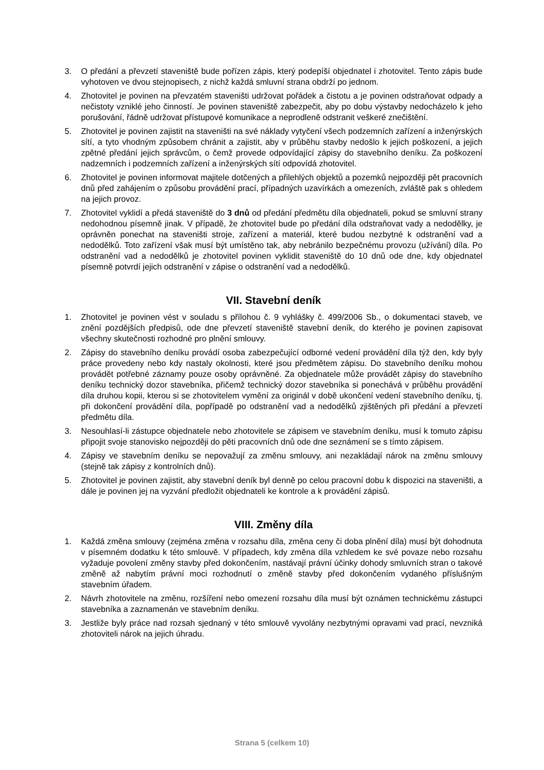3. O předání a převzetí staveniště bude pořízen zápis, který podepíší objednatel i zhotovitel. Tento zápis bude vyhotoven ve dvou stejnopisech, z nichž každá smluvní strana obdrží po jednom.
4. Zhotovitel je povinen na převzatém staveništi udržovat pořádek a čistotu a je povinen odstraňovat odpady a nečistoty vzniklé jeho činností. Je povinen staveniště zabezpečit, aby po dobu výstavby nedocházelo k jeho porušování, řádně udržovat přístupové komunikace a neprodleně odstranit veškeré znečištění.
5. Zhotovitel je povinen zajistit na staveništi na své náklady vytyčení všech podzemních zařízení a inženýrských sítí, a tyto vhodným způsobem chránit a zajistit, aby v průběhu stavby nedošlo k jejich poškození, a jejich zpětné předání jejich správcům, o čemž provede odpovídající zápisy do stavebního deníku. Za poškození nadzemních i podzemních zařízení a inženýrských sítí odpovídá zhotovitel.
6. Zhotovitel je povinen informovat majitele dotčených a přilehlých objektů a pozemků nejpozději pět pracovních dnů před zahájením o způsobu provádění prací, případných uzavírkách a omezeních, zvláště pak s ohledem na jejich provoz.
7. Zhotovitel vyklidí a předá staveniště do 3 dnů od předání předmětu díla objednateli, pokud se smluvní strany nedohodnou písemně jinak. V případě, že zhotovitel bude po předání díla odstraňovat vady a nedodělky, je oprávněn ponechat na staveništi stroje, zařízení a materiál, které budou nezbytné k odstranění vad a nedodělků. Toto zařízení však musí být umístěno tak, aby nebránilo bezpečnému provozu (užívání) díla. Po odstranění vad a nedodělků je zhotovitel povinen vyklidit staveniště do 10 dnů ode dne, kdy objednatel písemně potvrdí jejich odstranění v zápise o odstranění vad a nedodělků.
VII. Stavební deník
1. Zhotovitel je povinen vést v souladu s přílohou č. 9 vyhlášky č. 499/2006 Sb., o dokumentaci staveb, ve znění pozdějších předpisů, ode dne převzetí staveniště stavební deník, do kterého je povinen zapisovat všechny skutečnosti rozhodné pro plnění smlouvy.
2. Zápisy do stavebního deníku provádí osoba zabezpečující odborné vedení provádění díla týž den, kdy byly práce provedeny nebo kdy nastaly okolnosti, které jsou předmětem zápisu. Do stavebního deníku mohou provádět potřebné záznamy pouze osoby oprávněné. Za objednatele může provádět zápisy do stavebního deníku technický dozor stavebníka, přičemž technický dozor stavebníka si ponechává v průběhu provádění díla druhou kopii, kterou si se zhotovitelem vymění za originál v době ukončení vedení stavebního deníku, tj. při dokončení provádění díla, popřípadě po odstranění vad a nedodělků zjištěných při předání a převzetí předmětu díla.
3. Nesouhlasí-li zástupce objednatele nebo zhotovitele se zápisem ve stavebním deníku, musí k tomuto zápisu připojit svoje stanovisko nejpozději do pěti pracovních dnů ode dne seznámení se s tímto zápisem.
4. Zápisy ve stavebním deníku se nepovažují za změnu smlouvy, ani nezakládají nárok na změnu smlouvy (stejně tak zápisy z kontrolních dnů).
5. Zhotovitel je povinen zajistit, aby stavební deník byl denně po celou pracovní dobu k dispozici na staveništi, a dále je povinen jej na vyzvání předložit objednateli ke kontrole a k provádění zápisů.
VIII. Změny díla
1. Každá změna smlouvy (zejména změna v rozsahu díla, změna ceny či doba plnění díla) musí být dohodnuta v písemném dodatku k této smlouvě. V případech, kdy změna díla vzhledem ke své povaze nebo rozsahu vyžaduje povolení změny stavby před dokončením, nastávají právní účinky dohody smluvních stran o takové změně až nabytím právní moci rozhodnutí o změně stavby před dokončením vydaného příslušným stavebním úřadem.
2. Návrh zhotovitele na změnu, rozšíření nebo omezení rozsahu díla musí být oznámen technickému zástupci stavebníka a zaznamenán ve stavebním deníku.
3. Jestliže byly práce nad rozsah sjednaný v této smlouvě vyvolány nezbytnými opravami vad prací, nevzniká zhotoviteli nárok na jejich úhradu.
Strana 5 (celkem 10)